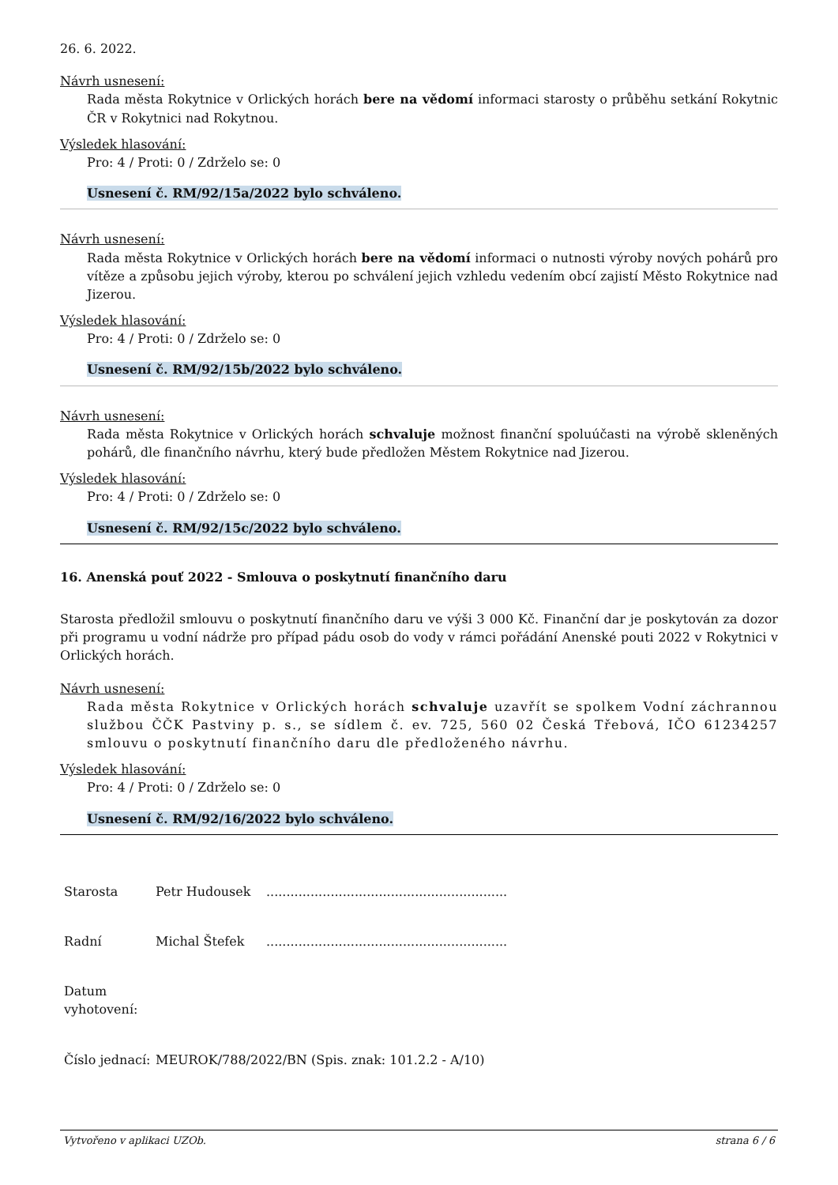26. 6. 2022.
Návrh usnesení:
Rada města Rokytnice v Orlických horách bere na vědomí informaci starosty o průběhu setkání Rokytnic ČR v Rokytnici nad Rokytnou.
Výsledek hlasování:
Pro: 4 / Proti: 0 / Zdrželo se: 0
Usnesení č. RM/92/15a/2022 bylo schváleno.
Návrh usnesení:
Rada města Rokytnice v Orlických horách bere na vědomí informaci o nutnosti výroby nových pohárů pro vítěze a způsobu jejich výroby, kterou po schválení jejich vzhledu vedením obcí zajistí Město Rokytnice nad Jizerou.
Výsledek hlasování:
Pro: 4 / Proti: 0 / Zdrželo se: 0
Usnesení č. RM/92/15b/2022 bylo schváleno.
Návrh usnesení:
Rada města Rokytnice v Orlických horách schvaluje možnost finanční spoluúčasti na výrobě skleněných pohárů, dle finančního návrhu, který bude předložen Městem Rokytnice nad Jizerou.
Výsledek hlasování:
Pro: 4 / Proti: 0 / Zdrželo se: 0
Usnesení č. RM/92/15c/2022 bylo schváleno.
16. Anenská pouť 2022 - Smlouva o poskytnutí finančního daru
Starosta předložil smlouvu o poskytnutí finančního daru ve výši 3 000 Kč. Finanční dar je poskytován za dozor při programu u vodní nádrže pro případ pádu osob do vody v rámci pořádání Anenské pouti 2022 v Rokytnici v Orlických horách.
Návrh usnesení:
Rada města Rokytnice v Orlických horách schvaluje uzavřít se spolkem Vodní záchrannou službou ČČK Pastviny p. s., se sídlem č. ev. 725, 560 02 Česká Třebová, IČO 61234257 smlouvu o poskytnutí finančního daru dle předloženého návrhu.
Výsledek hlasování:
Pro: 4 / Proti: 0 / Zdrželo se: 0
Usnesení č. RM/92/16/2022 bylo schváleno.
Starosta Petr Hudousek............................................................
Radní Michal Štefek............................................................
Datum vyhotovení:
Číslo jednací: MEUROK/788/2022/BN (Spis. znak: 101.2.2 - A/10)
Vytvořeno v aplikaci UZOb. strana 6 / 6